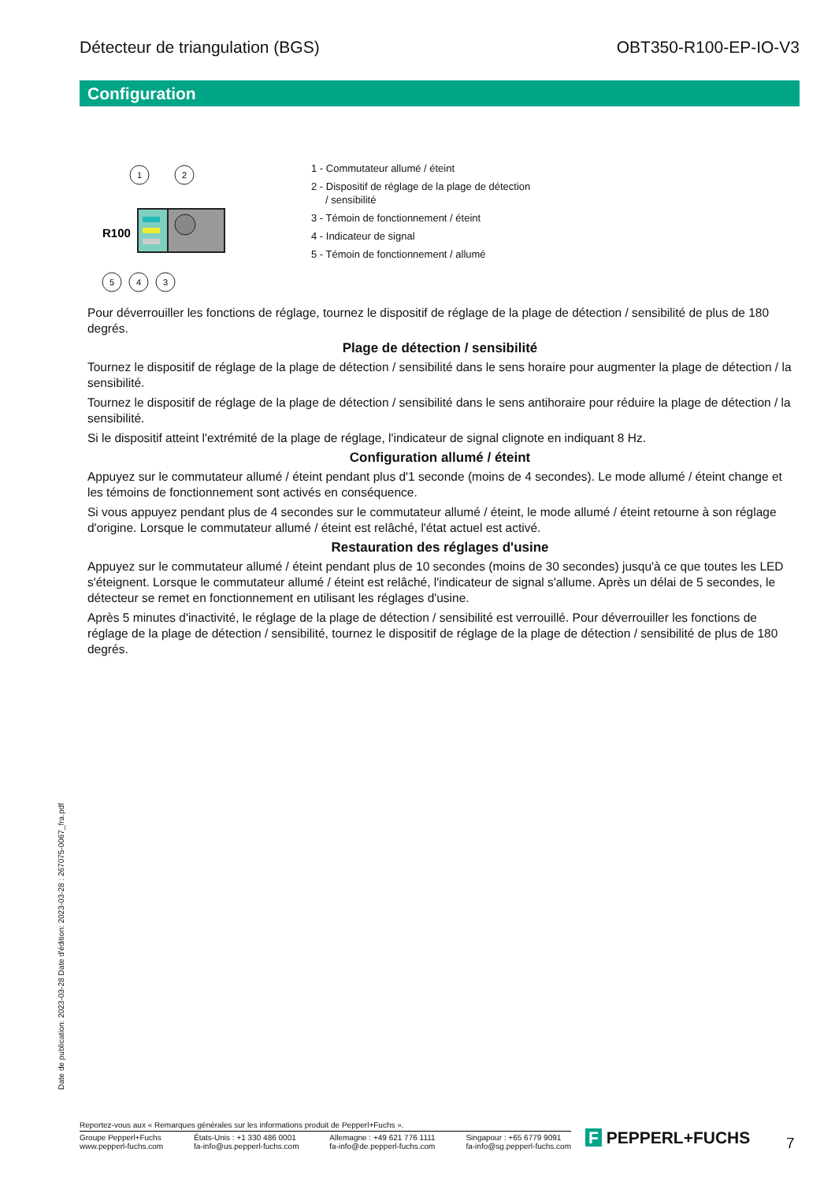Détecteur de triangulation (BGS) OBT350-R100-EP-IO-V3
Configuration
R100
1
2
5
4
3
1 - Commutateur allumé / éteint
2 - Dispositif de réglage de la plage de détection
/ sensibilité
3 - Témoin de fonctionnement / éteint
4 - Indicateur de signal
5 - Témoin de fonctionnement / allumé
Pour déverrouiller les fonctions de réglage, tournez le dispositif de réglage de la plage de détection / sensibilité de plus de 180 degrés.
Plage de détection / sensibilité
Tournez le dispositif de réglage de la plage de détection / sensibilité dans le sens horaire pour augmenter la plage de détection / la sensibilité.
Tournez le dispositif de réglage de la plage de détection / sensibilité dans le sens antihoraire pour réduire la plage de détection / la sensibilité.
Si le dispositif atteint l'extrémité de la plage de réglage, l'indicateur de signal clignote en indiquant 8 Hz.
Configuration allumé / éteint
Appuyez sur le commutateur allumé / éteint pendant plus d'1 seconde (moins de 4 secondes). Le mode allumé / éteint change et les témoins de fonctionnement sont activés en conséquence.
Si vous appuyez pendant plus de 4 secondes sur le commutateur allumé / éteint, le mode allumé / éteint retourne à son réglage d'origine. Lorsque le commutateur allumé / éteint est relâché, l'état actuel est activé.
Restauration des réglages d'usine
Appuyez sur le commutateur allumé / éteint pendant plus de 10 secondes (moins de 30 secondes) jusqu'à ce que toutes les LED s'éteignent. Lorsque le commutateur allumé / éteint est relâché, l'indicateur de signal s'allume. Après un délai de 5 secondes, le détecteur se remet en fonctionnement en utilisant les réglages d'usine.
Après 5 minutes d'inactivité, le réglage de la plage de détection / sensibilité est verrouillé. Pour déverrouiller les fonctions de réglage de la plage de détection / sensibilité, tournez le dispositif de réglage de la plage de détection / sensibilité de plus de 180 degrés.
Date de publication: 2023-03-28 Date d'édition: 2023-03-28 : 267075-0067_fra.pdf
Reportez-vous aux « Remarques générales sur les informations produit de Pepperl+Fuchs ».
Groupe Pepperl+Fuchs
www.pepperl-fuchs.com États-Unis : +1 330 486 0001
fa-info@us.pepperl-fuchs.com Allemagne : +49 621 776 1111
fa-info@de.pepperl-fuchs.com Singapour : +65 6779 9091
fa-info@sg.pepperl-fuchs.com
F PEPPERL+FUCHS 7